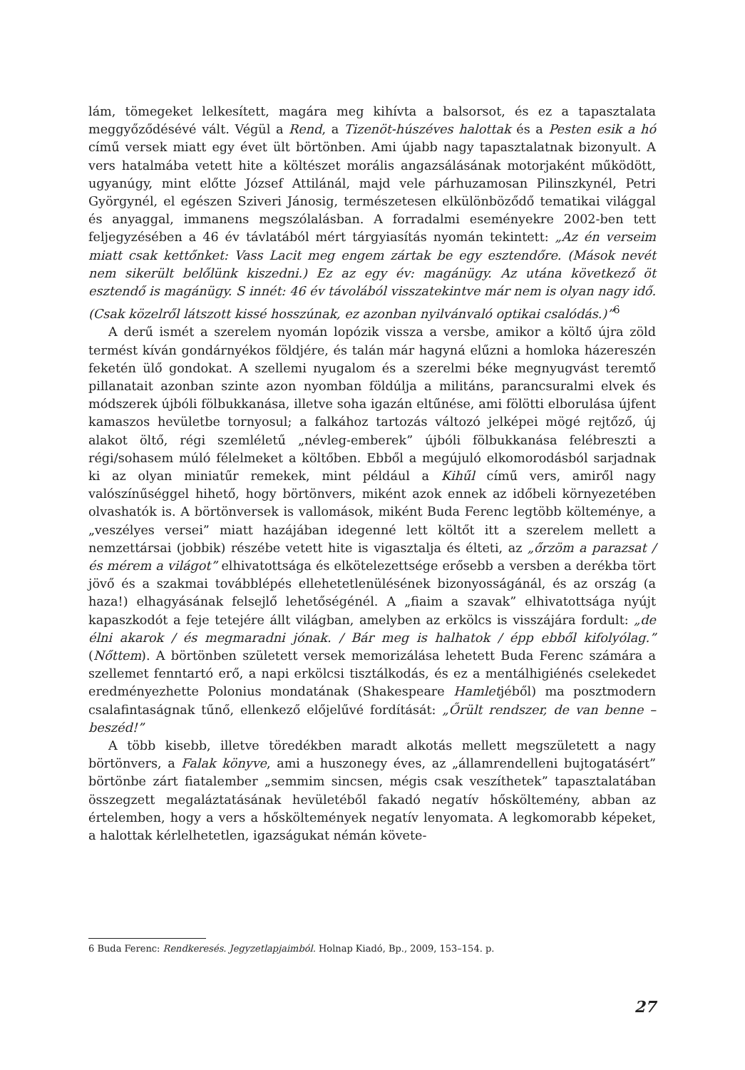lám, tömegeket lelkesített, magára meg kihívta a balsorsot, és ez a tapasztalata meggyőződésévé vált. Végül a Rend, a Tizenöt-húszéves halottak és a Pesten esik a hó című versek miatt egy évet ült börtönben. Ami újabb nagy tapasztalatnak bizonyult. A vers hatalmába vetett hite a költészet morális angazsálásának motorjaként működött, ugyanúgy, mint előtte József Attilánál, majd vele párhuzamosan Pilinszkynél, Petri Györgynél, el egészen Sziveri Jánosig, természetesen elkülönböződő tematikai világgal és anyaggal, immanens megszólalásban. A forradalmi eseményekre 2002-ben tett feljegyzésében a 46 év távlatából mért tárgyiasítás nyomán tekintett: „Az én verseim miatt csak kettőnket: Vass Lacit meg engem zártak be egy esztendőre. (Mások nevét nem sikerült belőlünk kiszedni.) Ez az egy év: magánügy. Az utána következő öt esztendő is magánügy. S innét: 46 év távolából visszatekintve már nem is olyan nagy idő. (Csak közelről látszott kissé hosszúnak, ez azonban nyilvánvaló optikai csalódás.)”<sup>6</sup>
A derű ismét a szerelem nyomán lopózik vissza a versbe, amikor a költő újra zöld termést kíván gondárnyékos földjére, és talán már hagyná elűzni a homloka házereszén feketén ülő gondokat. A szellemi nyugalom és a szerelmi béke megnyugvást teremtő pillanatait azonban szinte azon nyomban földúlja a militáns, parancsuralmi elvek és módszerek újbóli fölbukkanása, illetve soha igazán eltűnése, ami fölötti elborulása újfent kamaszos hevületbe tornyosul; a falkához tartozás változó jelképei mögé rejtőző, új alakot öltő, régi szemléletű „névleg-emberek” újbóli fölbukkanása felébreszti a régi/sohasem múló félelmeket a költőben. Ebből a megújuló elkomorodásból sarjadnak ki az olyan miniatűr remekek, mint például a Kihűl című vers, amiről nagy valószínűséggel hihető, hogy börtönvers, miként azok ennek az időbeli környezetében olvashatók is. A börtönversek is vallomások, miként Buda Ferenc legtöbb költeménye, a „veszélyes versei” miatt hazájában idegenné lett költőt itt a szerelem mellett a nemzettársai (jobbik) részébe vetett hite is vigasztalja és élteti, az „őrzöm a parazsat / és mérem a világot” elhivatottsága és elkötelezettsége erősebb a versben a derékba tört jövő és a szakmai továbblépés ellehetetlenülésének bizonyosságánál, és az ország (a haza!) elhagyásának felsejlő lehetőségénél. A „fiaim a szavak” elhivatottsága nyújt kapaszkodót a feje tetejére állt világban, amelyben az erkölcs is visszájára fordult: „de élni akarok / és megmaradni jónak. / Bár meg is halhatok / épp ebből kifolyólag.” (Nőttem). A börtönben született versek memorizálása lehetett Buda Ferenc számára a szellemet fenntartó erő, a napi erkölcsi tisztálkodás, és ez a mentálhigiénés cselekedet eredményezhette Polonius mondatának (Shakespeare Hamletjéből) ma posztmodern csalafintaságnak tűnő, ellenkező előjelűvé fordítását: „Őrült rendszer, de van benne – beszéd!”
A több kisebb, illetve töredékben maradt alkotás mellett megszületett a nagy börtönvers, a Falak könyve, ami a huszonegy éves, az „államrendelleni bujtogatásért” börtönbe zárt fiatalember „semmim sincsen, mégis csak veszíthetek” tapasztalatában összegzett megaláztatásának hevületéből fakadó negatív hősköltemény, abban az értelemben, hogy a vers a hősköltemények negatív lenyomata. A legkomorabb képeket, a halottak kérlelhetetlen, igazságukat némán követe-
6 Buda Ferenc: Rendkeresés. Jegyzetlapjaimból. Holnap Kiadó, Bp., 2009, 153–154. p.
27